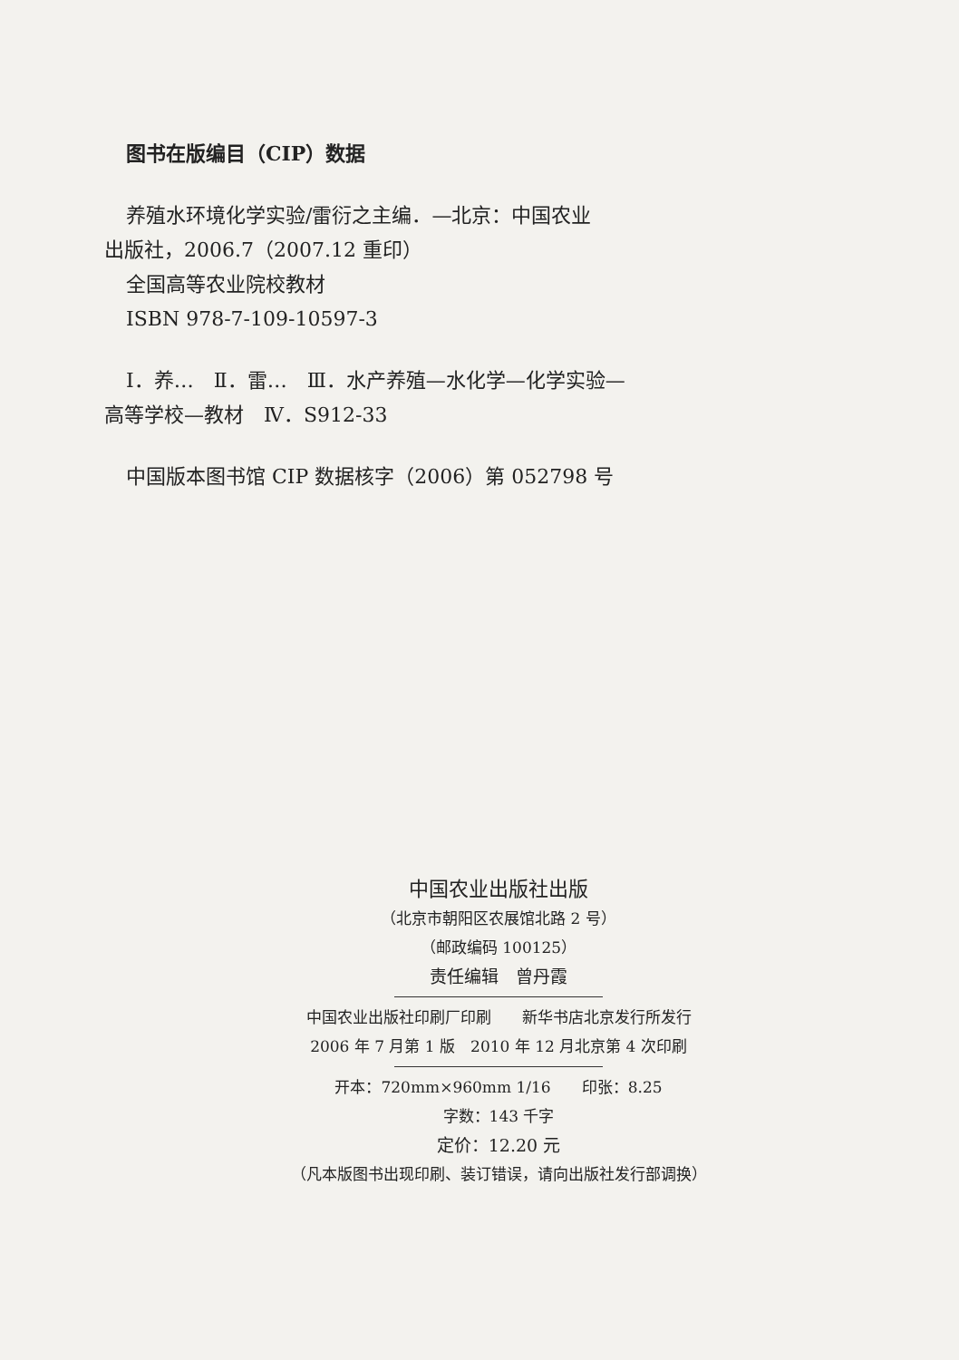图书在版编目（CIP）数据
养殖水环境化学实验/雷衍之主编．—北京：中国农业
出版社，2006.7（2007.12 重印）
全国高等农业院校教材
ISBN 978-7-109-10597-3
Ⅰ．养…　Ⅱ．雷…　Ⅲ．水产养殖—水化学—化学实验—
高等学校—教材　Ⅳ．S912-33
中国版本图书馆 CIP 数据核字（2006）第 052798 号
中国农业出版社出版
（北京市朝阳区农展馆北路 2 号）
（邮政编码 100125）
责任编辑　曾丹霞
中国农业出版社印刷厂印刷　　新华书店北京发行所发行
2006 年 7 月第 1 版　2010 年 12 月北京第 4 次印刷
开本：720mm×960mm 1/16　　印张：8.25
字数：143 千字
定价：12.20 元
（凡本版图书出现印刷、装订错误，请向出版社发行部调换）